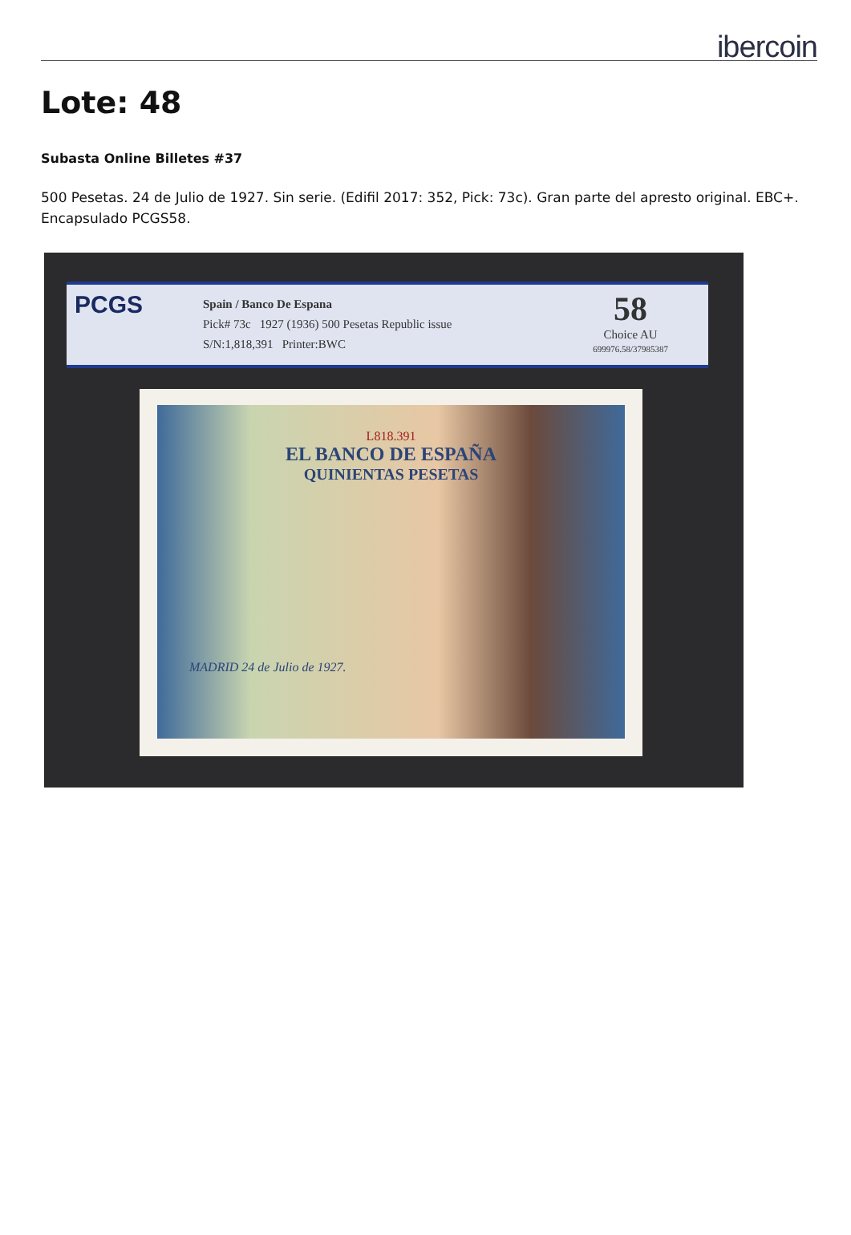ibercoin
Lote: 48
Subasta Online Billetes #37
500 Pesetas. 24 de Julio de 1927. Sin serie. (Edifil 2017: 352, Pick: 73c). Gran parte del apresto original. EBC+. Encapsulado PCGS58.
PCGS
Spain / Banco De Espana
Pick# 73c 1927 (1936) 500 Pesetas Republic issue
S/N:1,818,391 Printer:BWC
58
Choice AU
699976.58/37985387
L818.391
EL BANCO DE ESPAÑA
QUINIENTAS PESETAS
MADRID 24 de Julio de 1927.